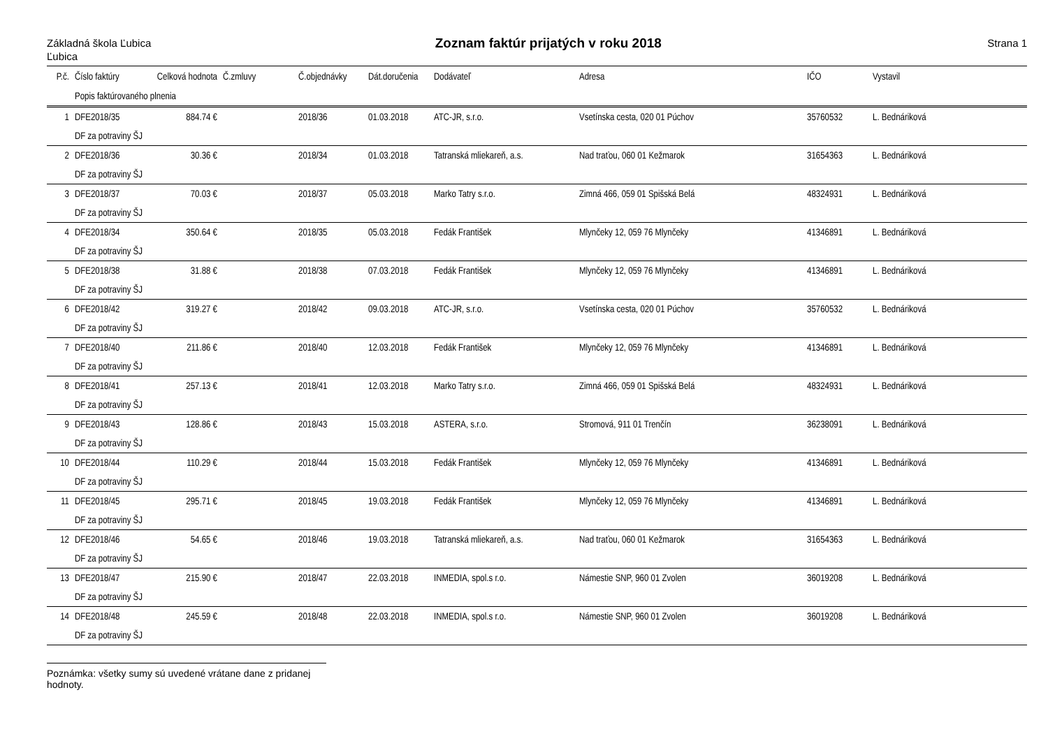Základná škola Ľubica
Ľubica
Zoznam faktúr prijatých v roku 2018
Strana 1
| P.č. | Číslo faktúry | Celková hodnota | Č.zmluvy | Č.objednávky | Dát.doručenia | Dodávateľ | Adresa | IČO | Vystavil |
| --- | --- | --- | --- | --- | --- | --- | --- | --- | --- |
| | Popis faktúrovaného plnenia | | | | | | | | |
| 1 | DFE2018/35 | 884.74 € | | 2018/36 | 01.03.2018 | ATC-JR, s.r.o. | Vsetínska cesta, 020 01 Púchov | 35760532 | L. Bednáriková |
| | DF za potraviny ŠJ | | | | | | | | |
| 2 | DFE2018/36 | 30.36 € | | 2018/34 | 01.03.2018 | Tatranská mliekareň, a.s. | Nad traťou, 060 01 Kežmarok | 31654363 | L. Bednáriková |
| | DF za potraviny ŠJ | | | | | | | | |
| 3 | DFE2018/37 | 70.03 € | | 2018/37 | 05.03.2018 | Marko Tatry s.r.o. | Zimná 466, 059 01 Spišská Belá | 48324931 | L. Bednáriková |
| | DF za potraviny ŠJ | | | | | | | | |
| 4 | DFE2018/34 | 350.64 € | | 2018/35 | 05.03.2018 | Fedák František | Mlynčeky 12, 059 76 Mlynčeky | 41346891 | L. Bednáriková |
| | DF za potraviny ŠJ | | | | | | | | |
| 5 | DFE2018/38 | 31.88 € | | 2018/38 | 07.03.2018 | Fedák František | Mlynčeky 12, 059 76 Mlynčeky | 41346891 | L. Bednáriková |
| | DF za potraviny ŠJ | | | | | | | | |
| 6 | DFE2018/42 | 319.27 € | | 2018/42 | 09.03.2018 | ATC-JR, s.r.o. | Vsetínska cesta, 020 01 Púchov | 35760532 | L. Bednáriková |
| | DF za potraviny ŠJ | | | | | | | | |
| 7 | DFE2018/40 | 211.86 € | | 2018/40 | 12.03.2018 | Fedák František | Mlynčeky 12, 059 76 Mlynčeky | 41346891 | L. Bednáriková |
| | DF za potraviny ŠJ | | | | | | | | |
| 8 | DFE2018/41 | 257.13 € | | 2018/41 | 12.03.2018 | Marko Tatry s.r.o. | Zimná 466, 059 01 Spišská Belá | 48324931 | L. Bednáriková |
| | DF za potraviny ŠJ | | | | | | | | |
| 9 | DFE2018/43 | 128.86 € | | 2018/43 | 15.03.2018 | ASTERA, s.r.o. | Stromová, 911 01 Trenčín | 36238091 | L. Bednáriková |
| | DF za potraviny ŠJ | | | | | | | | |
| 10 | DFE2018/44 | 110.29 € | | 2018/44 | 15.03.2018 | Fedák František | Mlynčeky 12, 059 76 Mlynčeky | 41346891 | L. Bednáriková |
| | DF za potraviny ŠJ | | | | | | | | |
| 11 | DFE2018/45 | 295.71 € | | 2018/45 | 19.03.2018 | Fedák František | Mlynčeky 12, 059 76 Mlynčeky | 41346891 | L. Bednáriková |
| | DF za potraviny ŠJ | | | | | | | | |
| 12 | DFE2018/46 | 54.65 € | | 2018/46 | 19.03.2018 | Tatranská mliekareň, a.s. | Nad traťou, 060 01 Kežmarok | 31654363 | L. Bednáriková |
| | DF za potraviny ŠJ | | | | | | | | |
| 13 | DFE2018/47 | 215.90 € | | 2018/47 | 22.03.2018 | INMEDIA, spol.s r.o. | Námestie SNP, 960 01 Zvolen | 36019208 | L. Bednáriková |
| | DF za potraviny ŠJ | | | | | | | | |
| 14 | DFE2018/48 | 245.59 € | | 2018/48 | 22.03.2018 | INMEDIA, spol.s r.o. | Námestie SNP, 960 01 Zvolen | 36019208 | L. Bednáriková |
| | DF za potraviny ŠJ | | | | | | | | |
Poznámka: všetky sumy sú uvedené vrátane dane z pridanej hodnoty.